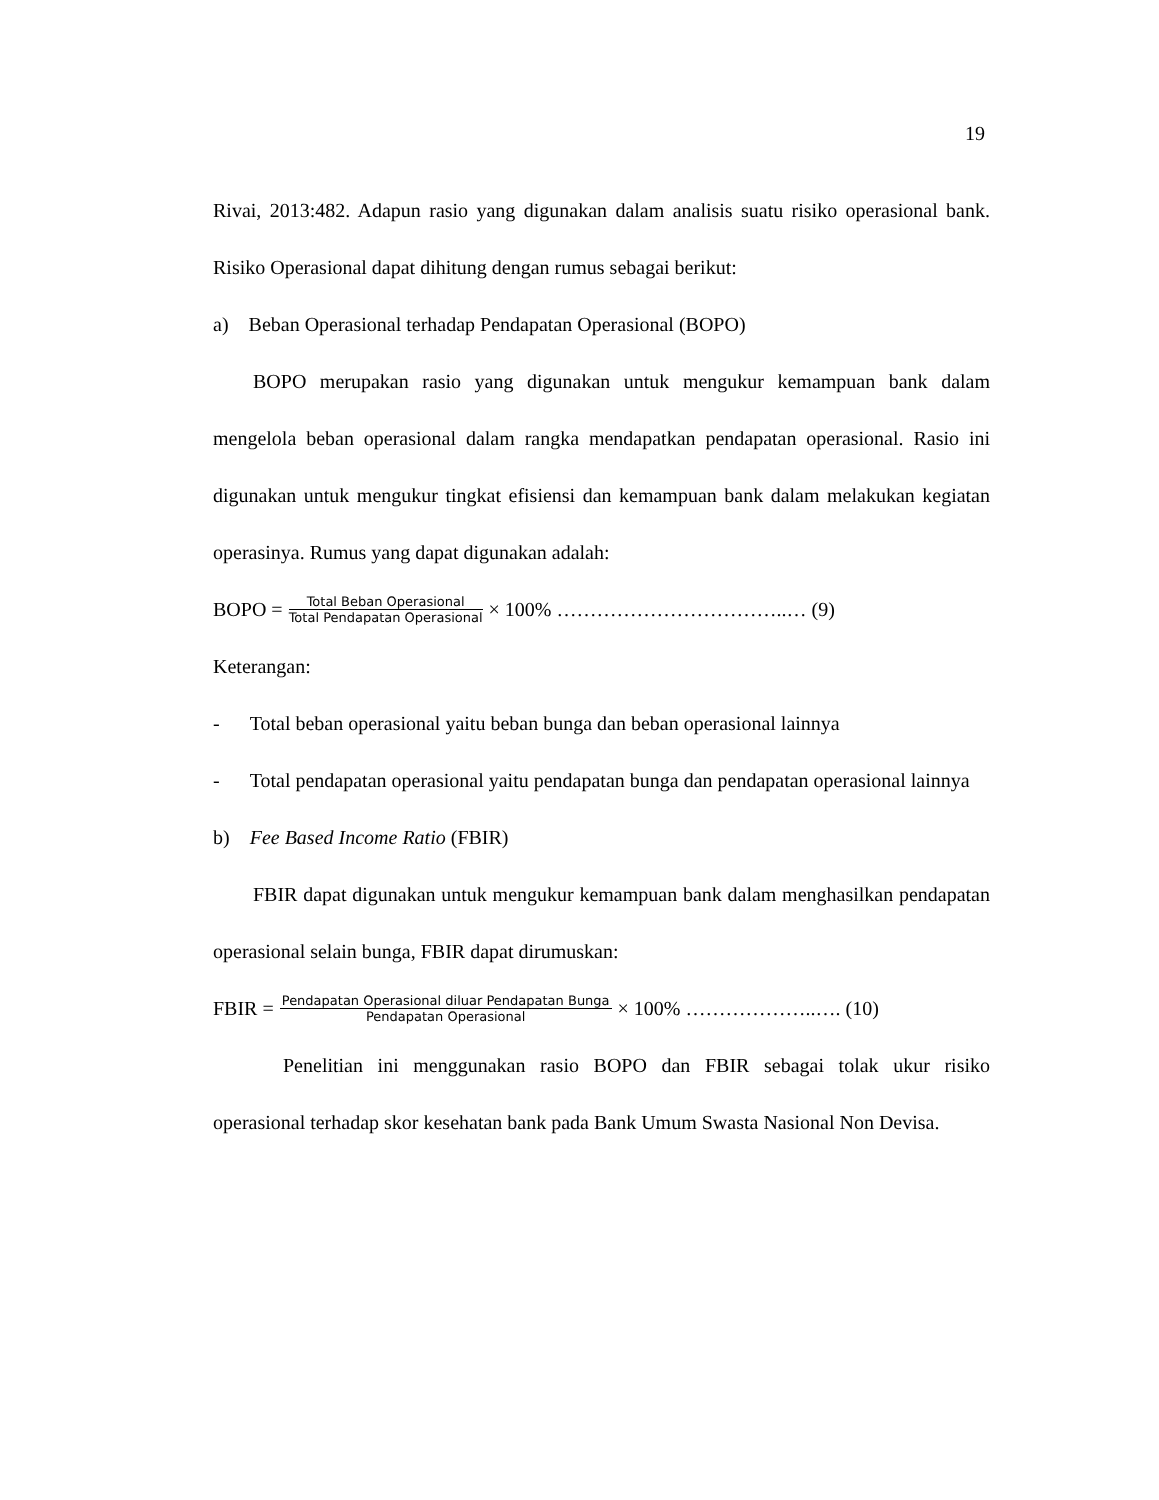19
Rivai, 2013:482. Adapun rasio yang digunakan dalam analisis suatu risiko operasional bank. Risiko Operasional dapat dihitung dengan rumus sebagai berikut:
a) Beban Operasional terhadap Pendapatan Operasional (BOPO)
BOPO merupakan rasio yang digunakan untuk mengukur kemampuan bank dalam mengelola beban operasional dalam rangka mendapatkan pendapatan operasional. Rasio ini digunakan untuk mengukur tingkat efisiensi dan kemampuan bank dalam melakukan kegiatan operasinya. Rumus yang dapat digunakan adalah:
BOPO = Total Beban Operasional Total Pendapatan Operasional × 100% ……………………………..… (9)
Keterangan:
- Total beban operasional yaitu beban bunga dan beban operasional lainnya
- Total pendapatan operasional yaitu pendapatan bunga dan pendapatan operasional lainnya
b) Fee Based Income Ratio (FBIR)
FBIR dapat digunakan untuk mengukur kemampuan bank dalam menghasilkan pendapatan operasional selain bunga, FBIR dapat dirumuskan:
FBIR = Pendapatan Operasional diluar Pendapatan Bunga Pendapatan Operasional × 100% ………………..…. (10)
Penelitian ini menggunakan rasio BOPO dan FBIR sebagai tolak ukur risiko operasional terhadap skor kesehatan bank pada Bank Umum Swasta Nasional Non Devisa.